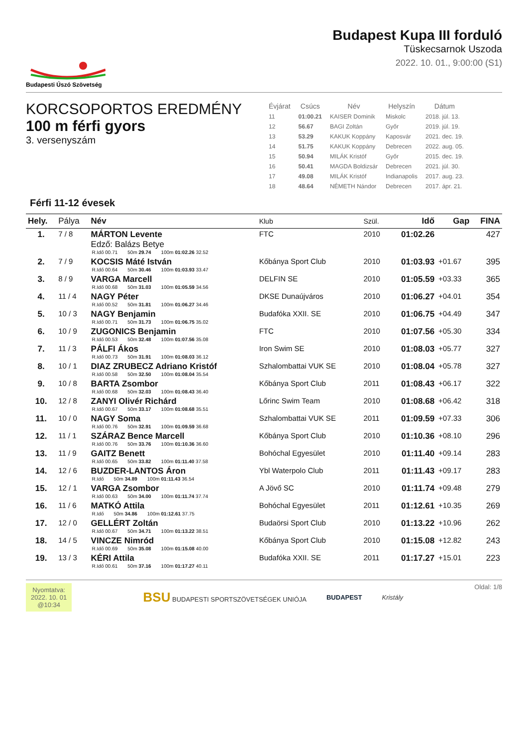Budapesti Úszó Szövetség
Budapest Kupa III forduló
Tüskecsarnok Uszoda
2022. 10. 01., 9:00:00 (S1)
KORCSOPORTOS EREDMÉNY
100 m férfi gyors
3. versenyszám
| Évjárat | Csúcs | Név | Helyszín | Dátum |
| --- | --- | --- | --- | --- |
| 11 | 01:00.21 | KAISER Dominik | Miskolc | 2018. júl. 13. |
| 12 | 56.67 | BAGI Zoltán | Győr | 2019. júl. 19. |
| 13 | 53.29 | KAKUK Koppány | Kaposvár | 2021. dec. 19. |
| 14 | 51.75 | KAKUK Koppány | Debrecen | 2022. aug. 05. |
| 15 | 50.94 | MILÁK Kristóf | Győr | 2015. dec. 19. |
| 16 | 50.41 | MAGDA Boldizsár | Debrecen | 2021. júl. 30. |
| 17 | 49.08 | MILÁK Kristóf | Indianapolis | 2017. aug. 23. |
| 18 | 48.64 | NÉMETH Nándor | Debrecen | 2017. ápr. 21. |
Férfi 11-12 évesek
| Hely. | Pálya | Név | Klub | Szül. | Idő | Gap | FINA |
| --- | --- | --- | --- | --- | --- | --- | --- |
| 1. | 7 / 8 | MÁRTON Levente Edző: Balázs Betye R.Idő 00.71 50m 29.74 100m 01:02.26 32.52 | FTC | 2010 | 01:02.26 | | 427 |
| 2. | 7 / 9 | KOCSIS Máté István R.Idő 00.64 50m 30.46 100m 01:03.93 33.47 | Kőbánya Sport Club | 2010 | 01:03.93 | +01.67 | 395 |
| 3. | 8 / 9 | VARGA Marcell R.Idő 00.68 50m 31.03 100m 01:05.59 34.56 | DELFIN SE | 2010 | 01:05.59 | +03.33 | 365 |
| 4. | 11 / 4 | NAGY Péter R.Idő 00.52 50m 31.81 100m 01:06.27 34.46 | DKSE Dunaújváros | 2010 | 01:06.27 | +04.01 | 354 |
| 5. | 10 / 3 | NAGY Benjamin R.Idő 00.71 50m 31.73 100m 01:06.75 35.02 | Budafóka XXII. SE | 2010 | 01:06.75 | +04.49 | 347 |
| 6. | 10 / 9 | ZUGONICS Benjamin R.Idő 00.53 50m 32.48 100m 01:07.56 35.08 | FTC | 2010 | 01:07.56 | +05.30 | 334 |
| 7. | 11 / 3 | PÁLFI Ákos R.Idő 00.73 50m 31.91 100m 01:08.03 36.12 | Iron Swim SE | 2010 | 01:08.03 | +05.77 | 327 |
| 8. | 10 / 1 | DIAZ ZRUBECZ Adriano Kristóf R.Idő 00.58 50m 32.50 100m 01:08.04 35.54 | Szhalombattai VUK SE | 2010 | 01:08.04 | +05.78 | 327 |
| 9. | 10 / 8 | BARTA Zsombor R.Idő 00.68 50m 32.03 100m 01:08.43 36.40 | Kőbánya Sport Club | 2011 | 01:08.43 | +06.17 | 322 |
| 10. | 12 / 8 | ZANYI Olivér Richárd R.Idő 00.67 50m 33.17 100m 01:08.68 35.51 | Lőrinc Swim Team | 2010 | 01:08.68 | +06.42 | 318 |
| 11. | 10 / 0 | NAGY Soma R.Idő 00.76 50m 32.91 100m 01:09.59 36.68 | Szhalombattai VUK SE | 2011 | 01:09.59 | +07.33 | 306 |
| 12. | 11 / 1 | SZÁRAZ Bence Marcell R.Idő 00.76 50m 33.76 100m 01:10.36 36.60 | Kőbánya Sport Club | 2010 | 01:10.36 | +08.10 | 296 |
| 13. | 11 / 9 | GAITZ Benett R.Idő 00.65 50m 33.82 100m 01:11.40 37.58 | Bohóchal Egyesület | 2010 | 01:11.40 | +09.14 | 283 |
| 14. | 12 / 6 | BUZDER-LANTOS Áron R.Idő 50m 34.89 100m 01:11.43 36.54 | Ybl Waterpolo Club | 2011 | 01:11.43 | +09.17 | 283 |
| 15. | 12 / 1 | VARGA Zsombor R.Idő 00.63 50m 34.00 100m 01:11.74 37.74 | A Jövő SC | 2010 | 01:11.74 | +09.48 | 279 |
| 16. | 11 / 6 | MATKÓ Attila R.Idő 50m 34.86 100m 01:12.61 37.75 | Bohóchal Egyesület | 2011 | 01:12.61 | +10.35 | 269 |
| 17. | 12 / 0 | GELLÉRT Zoltán R.Idő 00.67 50m 34.71 100m 01:13.22 38.51 | Budaörsi Sport Club | 2010 | 01:13.22 | +10.96 | 262 |
| 18. | 14 / 5 | VINCZE Nimród R.Idő 00.69 50m 35.08 100m 01:15.08 40.00 | Kőbánya Sport Club | 2010 | 01:15.08 | +12.82 | 243 |
| 19. | 13 / 3 | KÉRI Attila R.Idő 00.61 50m 37.16 100m 01:17.27 40.11 | Budafóka XXII. SE | 2011 | 01:17.27 | +15.01 | 223 |
Nyomtatva:
2022. 10. 01
@10:34
BSU BUDAPESTI SPORTSZÖVETSÉGEK UNIÓJA BUDAPEST Kristály
Oldal: 1/8